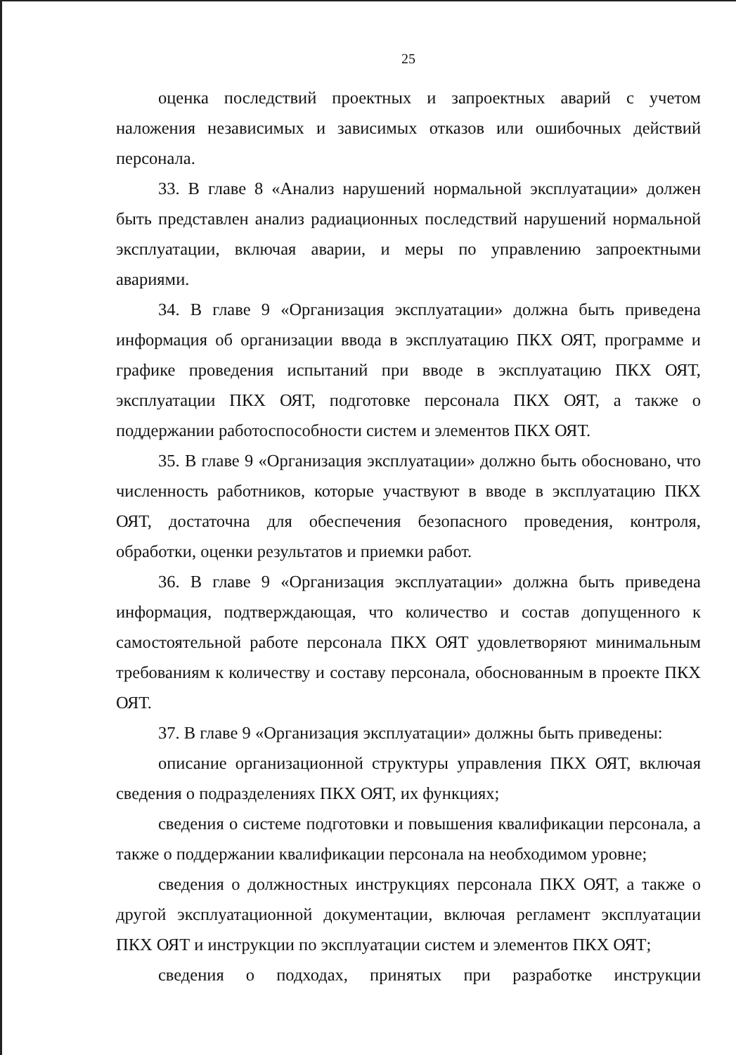25
оценка последствий проектных и запроектных аварий с учетом наложения независимых и зависимых отказов или ошибочных действий персонала.
33. В главе 8 «Анализ нарушений нормальной эксплуатации» должен быть представлен анализ радиационных последствий нарушений нормальной эксплуатации, включая аварии, и меры по управлению запроектными авариями.
34. В главе 9 «Организация эксплуатации» должна быть приведена информация об организации ввода в эксплуатацию ПКХ ОЯТ, программе и графике проведения испытаний при вводе в эксплуатацию ПКХ ОЯТ, эксплуатации ПКХ ОЯТ, подготовке персонала ПКХ ОЯТ, а также о поддержании работоспособности систем и элементов ПКХ ОЯТ.
35. В главе 9 «Организация эксплуатации» должно быть обосновано, что численность работников, которые участвуют в вводе в эксплуатацию ПКХ ОЯТ, достаточна для обеспечения безопасного проведения, контроля, обработки, оценки результатов и приемки работ.
36. В главе 9 «Организация эксплуатации» должна быть приведена информация, подтверждающая, что количество и состав допущенного к самостоятельной работе персонала ПКХ ОЯТ удовлетворяют минимальным требованиям к количеству и составу персонала, обоснованным в проекте ПКХ ОЯТ.
37. В главе 9 «Организация эксплуатации» должны быть приведены:
описание организационной структуры управления ПКХ ОЯТ, включая сведения о подразделениях ПКХ ОЯТ, их функциях;
сведения о системе подготовки и повышения квалификации персонала, а также о поддержании квалификации персонала на необходимом уровне;
сведения о должностных инструкциях персонала ПКХ ОЯТ, а также о другой эксплуатационной документации, включая регламент эксплуатации ПКХ ОЯТ и инструкции по эксплуатации систем и элементов ПКХ ОЯТ;
сведения о подходах, принятых при разработке инструкции